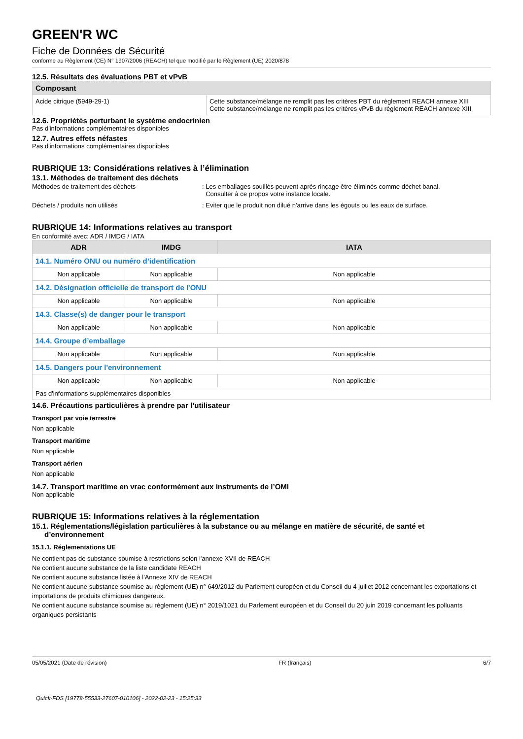GREEN'R WC
Fiche de Données de Sécurité
conforme au Règlement (CE) N° 1907/2006 (REACH) tel que modifié par le Règlement (UE) 2020/878
12.5. Résultats des évaluations PBT et vPvB
| Composant | |
| --- | --- |
| Acide citrique (5949-29-1) | Cette substance/mélange ne remplit pas les critères PBT du règlement REACH annexe XIII Cette substance/mélange ne remplit pas les critères vPvB du règlement REACH annexe XIII |
12.6. Propriétés perturbant le système endocrinien
Pas d'informations complémentaires disponibles
12.7. Autres effets néfastes
Pas d'informations complémentaires disponibles
RUBRIQUE 13: Considérations relatives à l’élimination
13.1. Méthodes de traitement des déchets
Méthodes de traitement des déchets : Les emballages souillés peuvent après rinçage être éliminés comme déchet banal.
Consulter à ce propos votre instance locale.
Déchets / produits non utilisés : Eviter que le produit non dilué n'arrive dans les égouts ou les eaux de surface.
RUBRIQUE 14: Informations relatives au transport
En conformité avec: ADR / IMDG / IATA
| ADR | IMDG | IATA |
| --- | --- | --- |
| 14.1. Numéro ONU ou numéro d’identification | | |
| Non applicable | Non applicable | Non applicable |
| 14.2. Désignation officielle de transport de l'ONU | | |
| Non applicable | Non applicable | Non applicable |
| 14.3. Classe(s) de danger pour le transport | | |
| Non applicable | Non applicable | Non applicable |
| 14.4. Groupe d’emballage | | |
| Non applicable | Non applicable | Non applicable |
| 14.5. Dangers pour l'environnement | | |
| Non applicable | Non applicable | Non applicable |
| Pas d'informations supplémentaires disponibles | | |
14.6. Précautions particulières à prendre par l’utilisateur
Transport par voie terrestre
Non applicable
Transport maritime
Non applicable
Transport aérien
Non applicable
14.7. Transport maritime en vrac conformément aux instruments de l’OMI
Non applicable
RUBRIQUE 15: Informations relatives à la réglementation
15.1. Réglementations/législation particulières à la substance ou au mélange en matière de sécurité, de santé et
d’environnement
15.1.1. Réglementations UE
Ne contient pas de substance soumise à restrictions selon l'annexe XVII de REACH
Ne contient aucune substance de la liste candidate REACH
Ne contient aucune substance listée à l'Annexe XIV de REACH
Ne contient aucune substance soumise au règlement (UE) n° 649/2012 du Parlement européen et du Conseil du 4 juillet 2012 concernant les exportations et importations de produits chimiques dangereux.
Ne contient aucune substance soumise au règlement (UE) n° 2019/1021 du Parlement européen et du Conseil du 20 juin 2019 concernant les polluants organiques persistants
05/05/2021 (Date de révision) FR (français) 6/7
Quick-FDS [19778-55533-27607-010106] - 2022-02-23 - 15:25:33